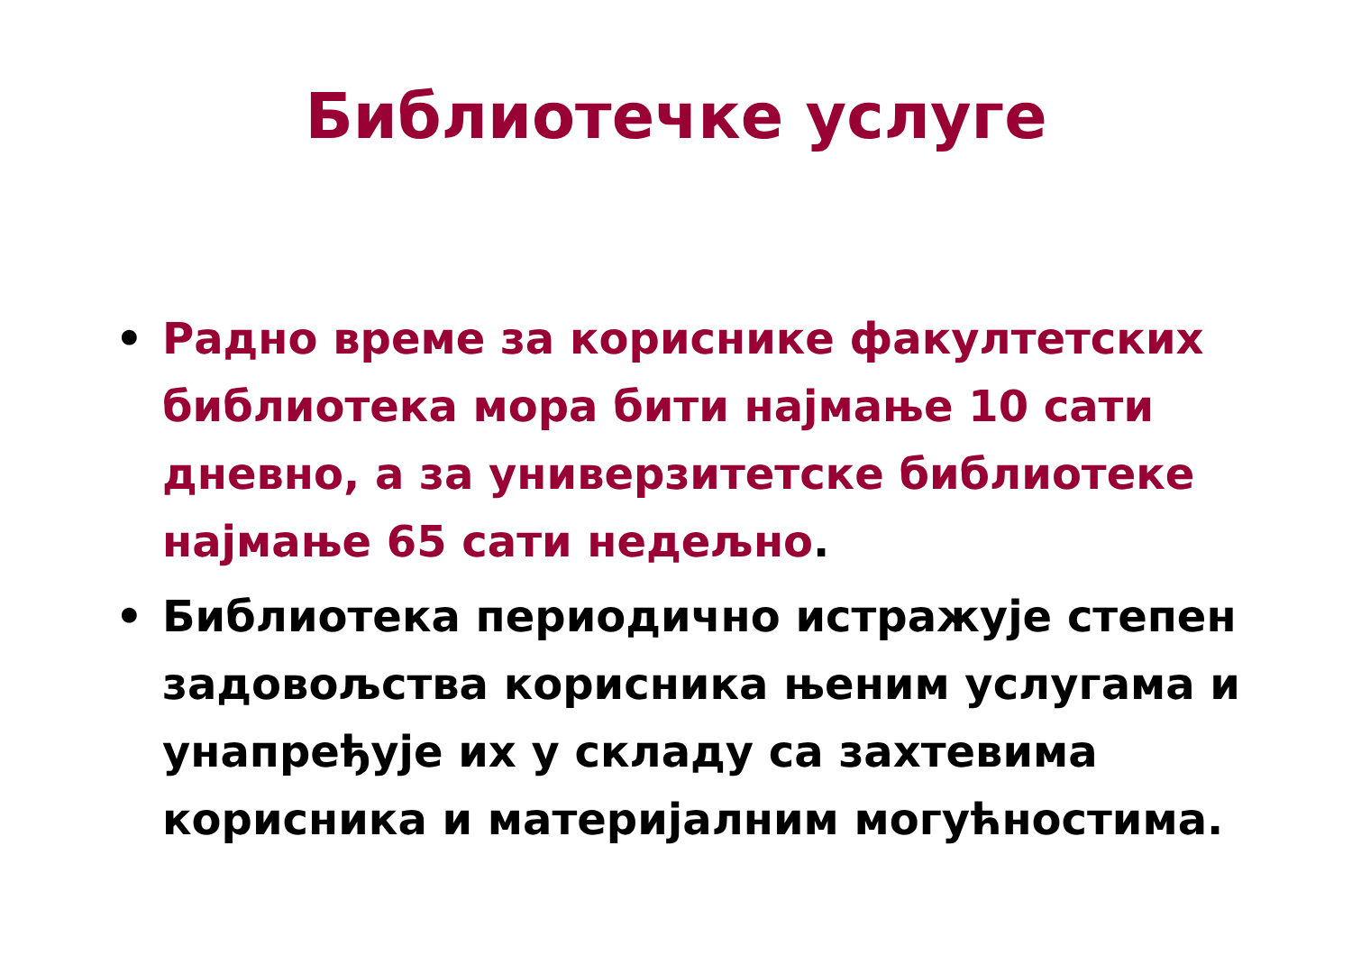Библиотечке услуге
• Радно време за кориснике факултетских библиотека мора бити најмање 10 сати дневно, а за универзитетске библиотеке најмање 65 сати недељно.
• Библиотека периодично истражује степен задовољства корисника њеним услугама и унапређује их у складу са захтевима корисника и материјалним могућностима.